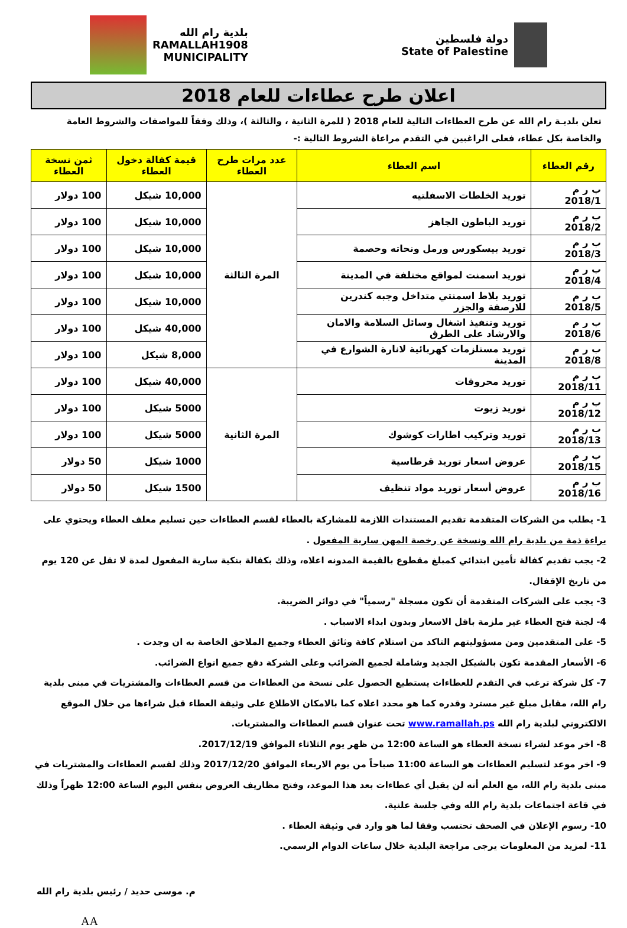دولة فلسطين
State of Palestine
بلدية رام الله
RAMALLAH1908
MUNICIPALITY
اعلان طرح عطاءات للعام 2018
تعلن بلديـة رام الله عن طرح العطاءات التالية للعام 2018 ( للمرة الثانية ، والثالثة )، وذلك وفقاً للمواصفات والشروط العامة والخاصة بكل عطاء، فعلى الراغبين في التقدم مراعاة الشروط التالية :-
| رقم العطاء | اسم العطاء | عدد مرات طرح العطاء | قيمة كفالة دخول العطاء | ثمن نسخة العطاء |
| --- | --- | --- | --- | --- |
| ب ر م 2018/1 | توريد الخلطات الاسفلتيه | المرة الثالثة | 10,000 شيكل | 100 دولار |
| ب ر م 2018/2 | توريد الباطون الجاهز | | 10,000 شيكل | 100 دولار |
| ب ر م 2018/3 | توريد بيسكورس ورمل ونحاته وحصمة | | 10,000 شيكل | 100 دولار |
| ب ر م 2018/4 | توريد اسمنت لمواقع مختلفة في المدينة | | 10,000 شيكل | 100 دولار |
| ب ر م 2018/5 | توريد بلاط اسمنتي متداخل وجبه كندرين للارصفة والجزر | | 10,000 شيكل | 100 دولار |
| ب ر م 2018/6 | توريد وتنفيذ اشغال وسائل السلامة والامان والارشاد على الطرق | | 40,000 شيكل | 100 دولار |
| ب ر م 2018/8 | توريد مستلزمات كهربائية لانارة الشوارع في المدينة | | 8,000 شيكل | 100 دولار |
| ب ر م 2018/11 | توريد محروقات | المرة الثانية | 40,000 شيكل | 100 دولار |
| ب ر م 2018/12 | توريد زيوت | | 5000 شيكل | 100 دولار |
| ب ر م 2018/13 | توريد وتركيب اطارات كوشوك | | 5000 شيكل | 100 دولار |
| ب ر م 2018/15 | عروض اسعار توريد قرطاسية | | 1000 شيكل | 50 دولار |
| ب ر م 2018/16 | عروض أسعار توريد مواد تنظيف | | 1500 شيكل | 50 دولار |
1- يطلب من الشركات المتقدمة تقديم المستندات اللازمة للمشاركة بالعطاء لقسم العطاءات حين تسليم مغلف العطاء ويحتوي على براءة ذمة من بلدية رام الله ونسخة عن رخصة المهن سارية المفعول .
2- يجب تقديم كفالة تأمين ابتدائي كمبلغ مقطوع بالقيمة المدونه اعلاه، وذلك بكفالة بنكية سارية المفعول لمدة لا تقل عن 120 يوم من تاريخ الإقفال.
3- يجب على الشركات المتقدمة أن تكون مسجلة "رسمياً" في دوائر الضريبة.
4- لجنة فتح العطاء غير ملزمة باقل الاسعار وبدون ابداء الاسباب .
5- على المتقدمين ومن مسؤوليتهم التاكد من استلام كافة وثائق العطاء وجميع الملاحق الخاصة به ان وجدت .
6- الأسعار المقدمة تكون بالشيكل الجديد وشاملة لجميع الضرائب وعلى الشركة دفع جميع انواع الضرائب.
7- كل شركة ترغب في التقدم للعطاءات يستطيع الحصول على نسخة من العطاءات من قسم العطاءات والمشتريات في مبنى بلدية رام الله، مقابل مبلغ غير مسترد وقدره كما هو محدد اعلاه كما بالامكان الاطلاع على وثيقة العطاء قبل شراءها من خلال الموقع الالكتروني لبلدية رام الله www.ramallah.ps تحت عنوان قسم العطاءات والمشتريات.
8- اخر موعد لشراء نسخة العطاء هو الساعة 12:00 من ظهر يوم الثلاثاء الموافق 2017/12/19.
9- اخر موعد لتسليم العطاءات هو الساعة 11:00 صباحاً من يوم الاربعاء الموافق 2017/12/20 وذلك لقسم العطاءات والمشتريات في مبنى بلدية رام الله، مع العلم أنه لن يقبل أي عطاءات بعد هذا الموعد، وفتح مظاريف العروض بنفس اليوم الساعة 12:00 ظهراً وذلك في قاعة اجتماعات بلدية رام الله وفي جلسة علنية.
10- رسوم الإعلان في الصحف تحتسب وفقا لما هو وارد في وثيقة العطاء .
11- لمزيد من المعلومات يرجى مراجعة البلدية خلال ساعات الدوام الرسمي.
م. موسى حديد / رئيس بلدية رام الله
AA